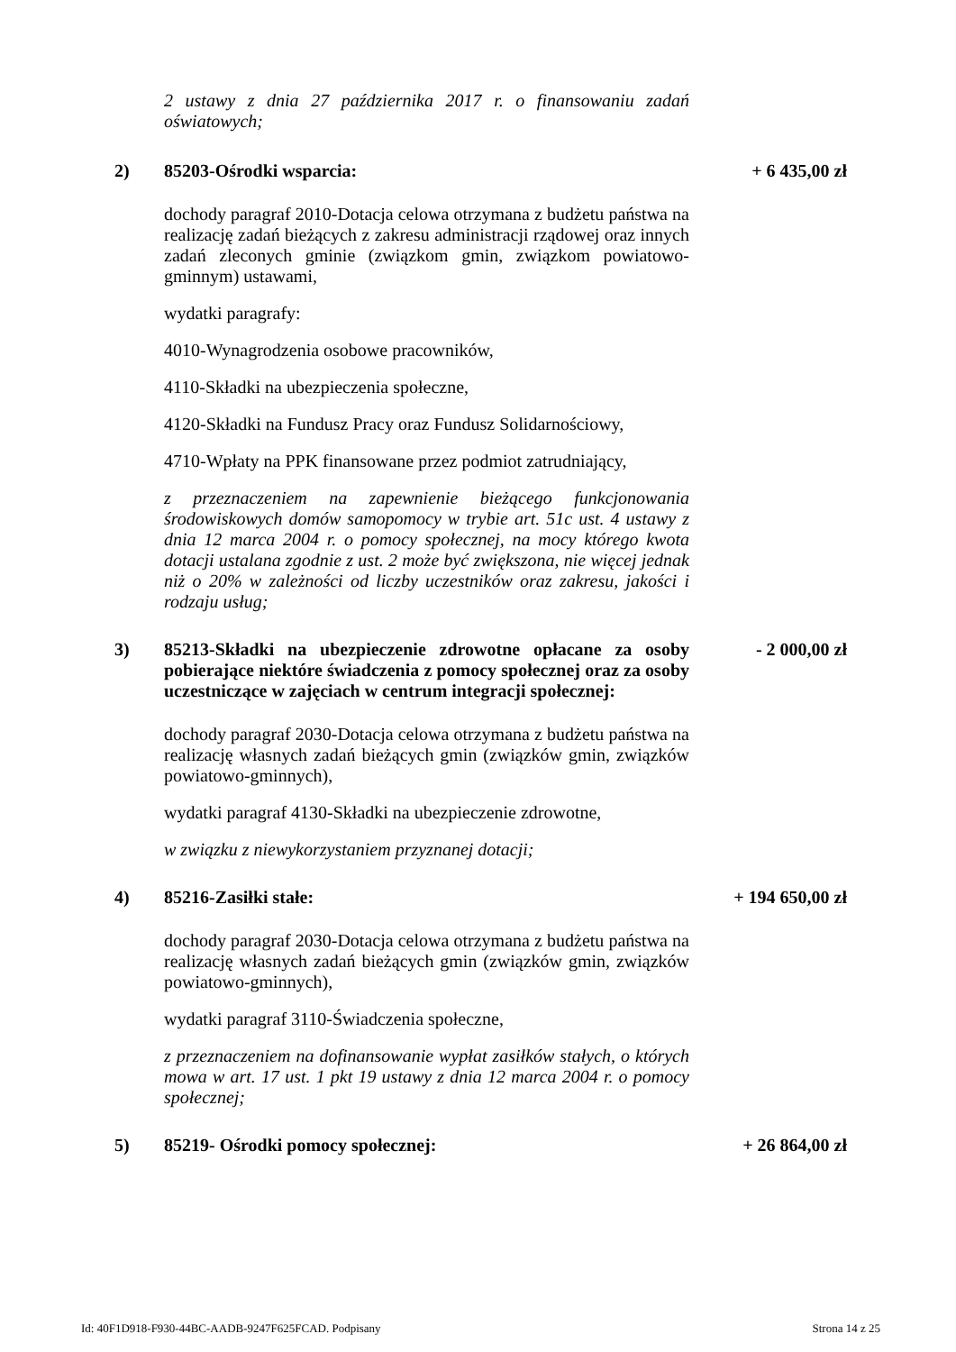2 ustawy z dnia 27 października 2017 r. o finansowaniu zadań oświatowych;
2) 85203-Ośrodki wsparcia: + 6 435,00 zł
dochody paragraf 2010-Dotacja celowa otrzymana z budżetu państwa na realizację zadań bieżących z zakresu administracji rządowej oraz innych zadań zleconych gminie (związkom gmin, związkom powiatowo-gminnym) ustawami,
wydatki paragrafy:
4010-Wynagrodzenia osobowe pracowników,
4110-Składki na ubezpieczenia społeczne,
4120-Składki na Fundusz Pracy oraz Fundusz Solidarnościowy,
4710-Wpłaty na PPK finansowane przez podmiot zatrudniający,
z przeznaczeniem na zapewnienie bieżącego funkcjonowania środowiskowych domów samopomocy w trybie art. 51c ust. 4 ustawy z dnia 12 marca 2004 r. o pomocy społecznej, na mocy którego kwota dotacji ustalana zgodnie z ust. 2 może być zwiększona, nie więcej jednak niż o 20% w zależności od liczby uczestników oraz zakresu, jakości i rodzaju usług;
3) 85213-Składki na ubezpieczenie zdrowotne opłacane za osoby pobierające niektóre świadczenia z pomocy społecznej oraz za osoby uczestniczące w zajęciach w centrum integracji społecznej:
- 2 000,00 zł
dochody paragraf 2030-Dotacja celowa otrzymana z budżetu państwa na realizację własnych zadań bieżących gmin (związków gmin, związków powiatowo-gminnych),
wydatki paragraf 4130-Składki na ubezpieczenie zdrowotne,
w związku z niewykorzystaniem przyznanej dotacji;
4) 85216-Zasiłki stałe: + 194 650,00 zł
dochody paragraf 2030-Dotacja celowa otrzymana z budżetu państwa na realizację własnych zadań bieżących gmin (związków gmin, związków powiatowo-gminnych),
wydatki paragraf 3110-Świadczenia społeczne,
z przeznaczeniem na dofinansowanie wypłat zasiłków stałych, o których mowa w art. 17 ust. 1 pkt 19 ustawy z dnia 12 marca 2004 r. o pomocy społecznej;
5) 85219- Ośrodki pomocy społecznej: + 26 864,00 zł
Id: 40F1D918-F930-44BC-AADB-9247F625FCAD. Podpisany Strona 14 z 25